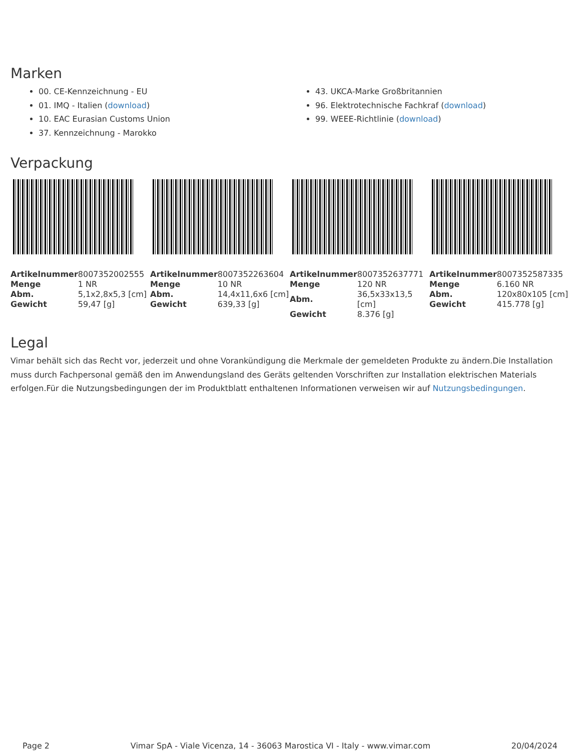Marken
00. CE-Kennzeichnung - EU
01. IMQ - Italien (download)
10. EAC Eurasian Customs Union
37. Kennzeichnung - Marokko
43. UKCA-Marke Großbritannien
96. Elektrotechnische Fachkraf (download)
99. WEEE-Richtlinie (download)
Verpackung
| Artikelnummer | 8007352002555 |
| Menge | 1 NR |
| Abm. | 5,1x2,8x5,3 [cm] |
| Gewicht | 59,47 [g] |
| Artikelnummer | 8007352263604 |
| Menge | 10 NR |
| Abm. | 14,4x11,6x6 [cm] |
| Gewicht | 639,33 [g] |
| Artikelnummer | 8007352637771 |
| Menge | 120 NR |
| Abm. | 36,5x33x13,5 [cm] |
| Gewicht | 8.376 [g] |
| Artikelnummer | 8007352587335 |
| Menge | 6.160 NR |
| Abm. | 120x80x105 [cm] |
| Gewicht | 415.778 [g] |
Legal
Vimar behält sich das Recht vor, jederzeit und ohne Vorankündigung die Merkmale der gemeldeten Produkte zu ändern.Die Installation muss durch Fachpersonal gemäß den im Anwendungsland des Geräts geltenden Vorschriften zur Installation elektrischen Materials erfolgen.Für die Nutzungsbedingungen der im Produktblatt enthaltenen Informationen verweisen wir auf Nutzungsbedingungen.
Page 2 Vimar SpA - Viale Vicenza, 14 - 36063 Marostica VI - Italy - www.vimar.com 20/04/2024